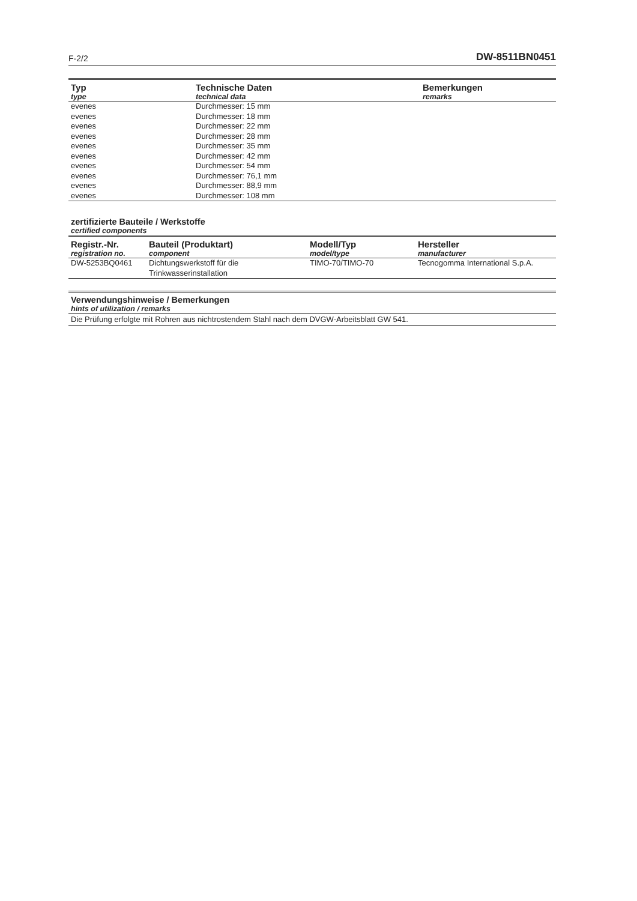F-2/2 DW-8511BN0451
| Typ type | Technische Daten technical data | Bemerkungen remarks |
| --- | --- | --- |
| evenes | Durchmesser: 15 mm | |
| evenes | Durchmesser: 18 mm | |
| evenes | Durchmesser: 22 mm | |
| evenes | Durchmesser: 28 mm | |
| evenes | Durchmesser: 35 mm | |
| evenes | Durchmesser: 42 mm | |
| evenes | Durchmesser: 54 mm | |
| evenes | Durchmesser: 76,1 mm | |
| evenes | Durchmesser: 88,9 mm | |
| evenes | Durchmesser: 108 mm | |
zertifizierte Bauteile / Werkstoffe
certified components
| Registr.-Nr. registration no. | Bauteil (Produktart) component | Modell/Typ model/type | Hersteller manufacturer |
| --- | --- | --- | --- |
| DW-5253BQ0461 | Dichtungswerkstoff für die Trinkwasserinstallation | TIMO-70/TIMO-70 | Tecnogomma International S.p.A. |
Verwendungshinweise / Bemerkungen
hints of utilization / remarks
Die Prüfung erfolgte mit Rohren aus nichtrostendem Stahl nach dem DVGW-Arbeitsblatt GW 541.